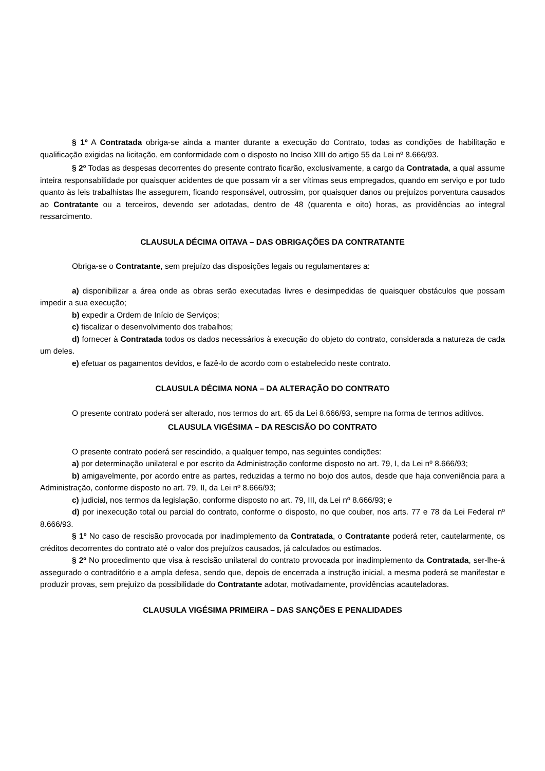§ 1º A Contratada obriga-se ainda a manter durante a execução do Contrato, todas as condições de habilitação e qualificação exigidas na licitação, em conformidade com o disposto no Inciso XIII do artigo 55 da Lei nº 8.666/93.
§ 2º Todas as despesas decorrentes do presente contrato ficarão, exclusivamente, a cargo da Contratada, a qual assume inteira responsabilidade por quaisquer acidentes de que possam vir a ser vítimas seus empregados, quando em serviço e por tudo quanto às leis trabalhistas lhe assegurem, ficando responsável, outrossim, por quaisquer danos ou prejuízos porventura causados ao Contratante ou a terceiros, devendo ser adotadas, dentro de 48 (quarenta e oito) horas, as providências ao integral ressarcimento.
CLAUSULA DÉCIMA OITAVA – DAS OBRIGAÇÕES DA CONTRATANTE
Obriga-se o Contratante, sem prejuízo das disposições legais ou regulamentares a:
a) disponibilizar a área onde as obras serão executadas livres e desimpedidas de quaisquer obstáculos que possam impedir a sua execução;
b) expedir a Ordem de Início de Serviços;
c) fiscalizar o desenvolvimento dos trabalhos;
d) fornecer à Contratada todos os dados necessários à execução do objeto do contrato, considerada a natureza de cada um deles.
e) efetuar os pagamentos devidos, e fazê-lo de acordo com o estabelecido neste contrato.
CLAUSULA DÉCIMA NONA – DA ALTERAÇÃO DO CONTRATO
O presente contrato poderá ser alterado, nos termos do art. 65 da Lei 8.666/93, sempre na forma de termos aditivos.
CLAUSULA VIGÉSIMA – DA RESCISÃO DO CONTRATO
O presente contrato poderá ser rescindido, a qualquer tempo, nas seguintes condições:
a) por determinação unilateral e por escrito da Administração conforme disposto no art. 79, I, da Lei nº 8.666/93;
b) amigavelmente, por acordo entre as partes, reduzidas a termo no bojo dos autos, desde que haja conveniência para a Administração, conforme disposto no art. 79, II, da Lei nº 8.666/93;
c) judicial, nos termos da legislação, conforme disposto no art. 79, III, da Lei nº 8.666/93; e
d) por inexecução total ou parcial do contrato, conforme o disposto, no que couber, nos arts. 77 e 78 da Lei Federal nº 8.666/93.
§ 1º No caso de rescisão provocada por inadimplemento da Contratada, o Contratante poderá reter, cautelarmente, os créditos decorrentes do contrato até o valor dos prejuízos causados, já calculados ou estimados.
§ 2º No procedimento que visa à rescisão unilateral do contrato provocada por inadimplemento da Contratada, ser-lhe-á assegurado o contraditório e a ampla defesa, sendo que, depois de encerrada a instrução inicial, a mesma poderá se manifestar e produzir provas, sem prejuízo da possibilidade do Contratante adotar, motivadamente, providências acauteladoras.
CLAUSULA VIGÉSIMA PRIMEIRA – DAS SANÇÕES E PENALIDADES